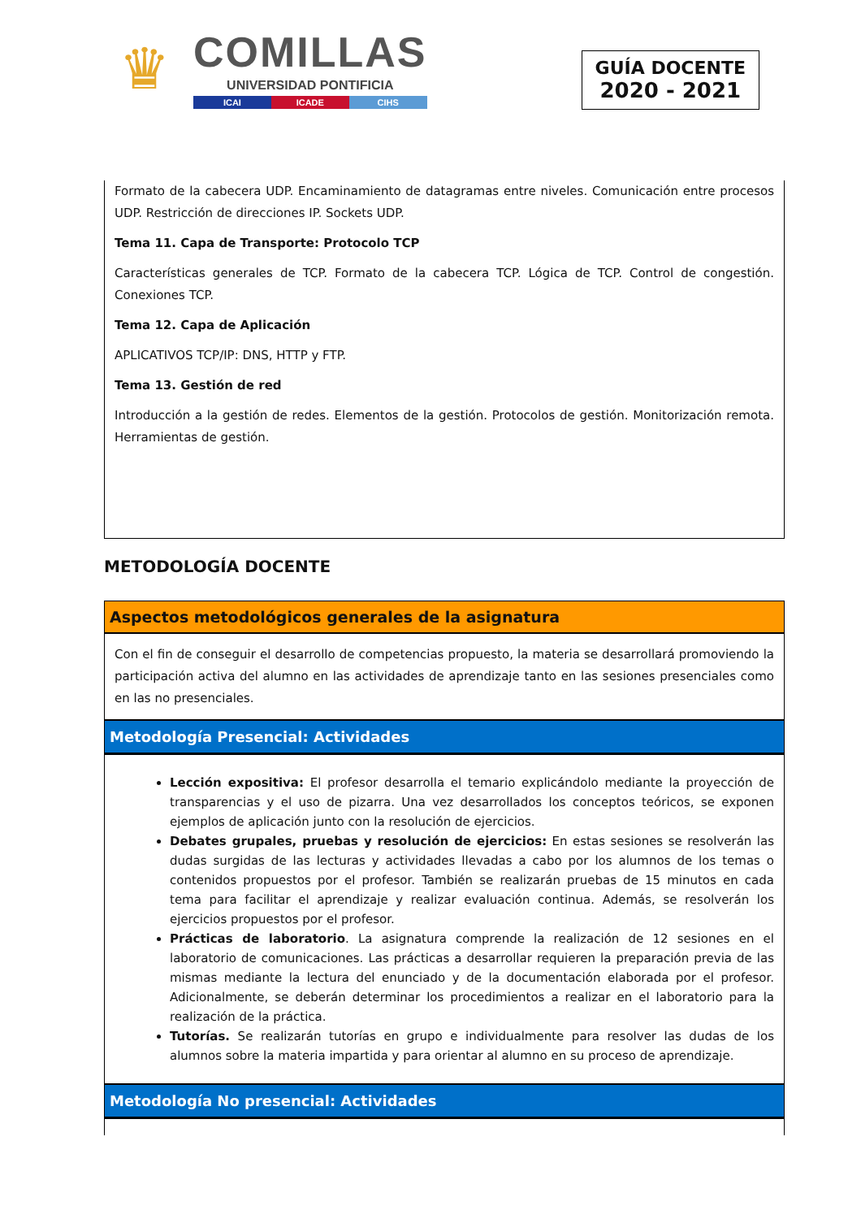♛
COMILLAS
UNIVERSIDAD PONTIFICIA
ICAI ICADE CIHS
GUÍA DOCENTE
2020 - 2021
Formato de la cabecera UDP. Encaminamiento de datagramas entre niveles. Comunicación entre procesos UDP. Restricción de direcciones IP. Sockets UDP.
Tema 11. Capa de Transporte: Protocolo TCP
Características generales de TCP. Formato de la cabecera TCP. Lógica de TCP. Control de congestión. Conexiones TCP.
Tema 12. Capa de Aplicación
APLICATIVOS TCP/IP: DNS, HTTP y FTP.
Tema 13. Gestión de red
Introducción a la gestión de redes. Elementos de la gestión. Protocolos de gestión. Monitorización remota. Herramientas de gestión.
METODOLOGÍA DOCENTE
Aspectos metodológicos generales de la asignatura
Con el fin de conseguir el desarrollo de competencias propuesto, la materia se desarrollará promoviendo la participación activa del alumno en las actividades de aprendizaje tanto en las sesiones presenciales como en las no presenciales.
Metodología Presencial: Actividades
Lección expositiva: El profesor desarrolla el temario explicándolo mediante la proyección de transparencias y el uso de pizarra. Una vez desarrollados los conceptos teóricos, se exponen ejemplos de aplicación junto con la resolución de ejercicios.
Debates grupales, pruebas y resolución de ejercicios: En estas sesiones se resolverán las dudas surgidas de las lecturas y actividades llevadas a cabo por los alumnos de los temas o contenidos propuestos por el profesor. También se realizarán pruebas de 15 minutos en cada tema para facilitar el aprendizaje y realizar evaluación continua. Además, se resolverán los ejercicios propuestos por el profesor.
Prácticas de laboratorio. La asignatura comprende la realización de 12 sesiones en el laboratorio de comunicaciones. Las prácticas a desarrollar requieren la preparación previa de las mismas mediante la lectura del enunciado y de la documentación elaborada por el profesor. Adicionalmente, se deberán determinar los procedimientos a realizar en el laboratorio para la realización de la práctica.
Tutorías. Se realizarán tutorías en grupo e individualmente para resolver las dudas de los alumnos sobre la materia impartida y para orientar al alumno en su proceso de aprendizaje.
Metodología No presencial: Actividades